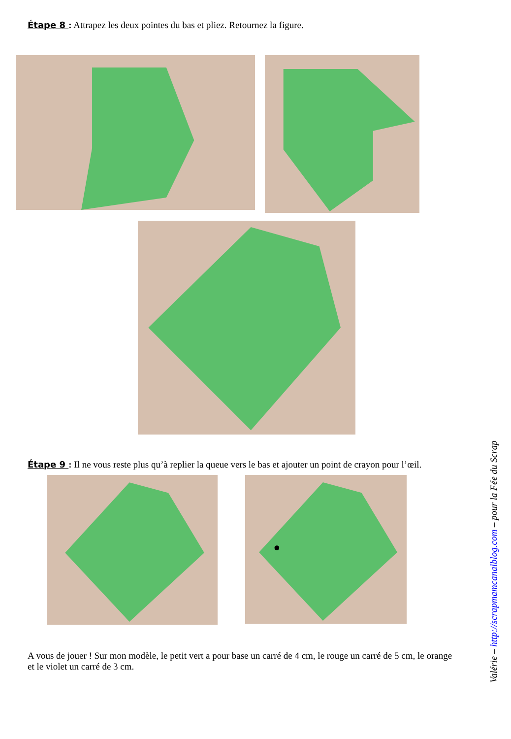Étape 8 : Attrapez les deux pointes du bas et pliez. Retournez la figure.
Étape 9 : Il ne vous reste plus qu’à replier la queue vers le bas et ajouter un point de crayon pour l’œil.
A vous de jouer ! Sur mon modèle, le petit vert a pour base un carré de 4 cm, le rouge un carré de 5 cm, le orange et le violet un carré de 3 cm.
Valérie – http://scrapmamcanalblog.com – pour la Fée du Scrap